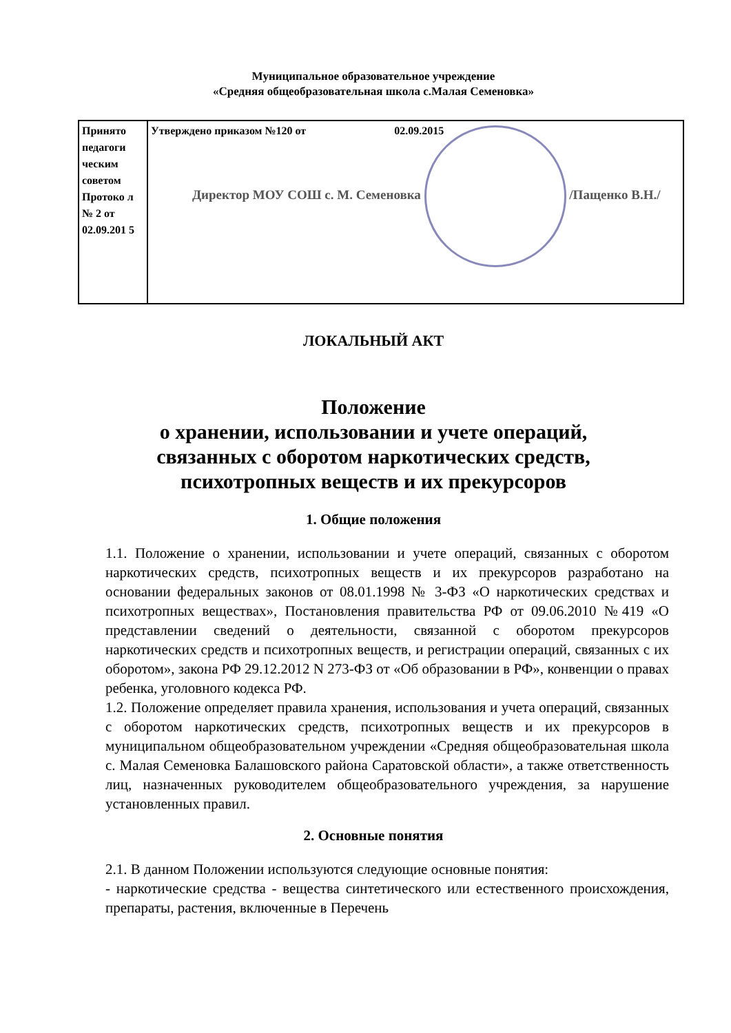Муниципальное образовательное учреждение
«Средняя общеобразовательная школа с.Малая Семеновка»
| Принято педагоги ческим советом Протоко л № 2 от 02.09.201 5 | Утверждено приказом №120 от 02.09.2015 Директор МОУ СОШ с. М. Семеновка /Пащенко В.Н./ |
ЛОКАЛЬНЫЙ АКТ
Положение
о хранении, использовании и учете операций,
связанных с оборотом наркотических средств,
психотропных веществ и их прекурсоров
1. Общие положения
1.1. Положение о хранении, использовании и учете операций, связанных с оборотом наркотических средств, психотропных веществ и их прекурсоров разработано на основании федеральных законов от 08.01.1998 № 3-ФЗ «О наркотических средствах и психотропных веществах», Постановления правительства РФ от 09.06.2010 №419 «О представлении сведений о деятельности, связанной с оборотом прекурсоров наркотических средств и психотропных веществ, и регистрации операций, связанных с их оборотом», закона РФ 29.12.2012 N 273-ФЗ от «Об образовании в РФ», конвенции о правах ребенка, уголовного кодекса РФ.
1.2. Положение определяет правила хранения, использования и учета операций, связанных с оборотом наркотических средств, психотропных веществ и их прекурсоров в муниципальном общеобразовательном учреждении «Средняя общеобразовательная школа с. Малая Семеновка Балашовского района Саратовской области», а также ответственность лиц, назначенных руководителем общеобразовательного учреждения, за нарушение установленных правил.
2. Основные понятия
2.1. В данном Положении используются следующие основные понятия:
- наркотические средства - вещества синтетического или естественного происхождения, препараты, растения, включенные в Перечень